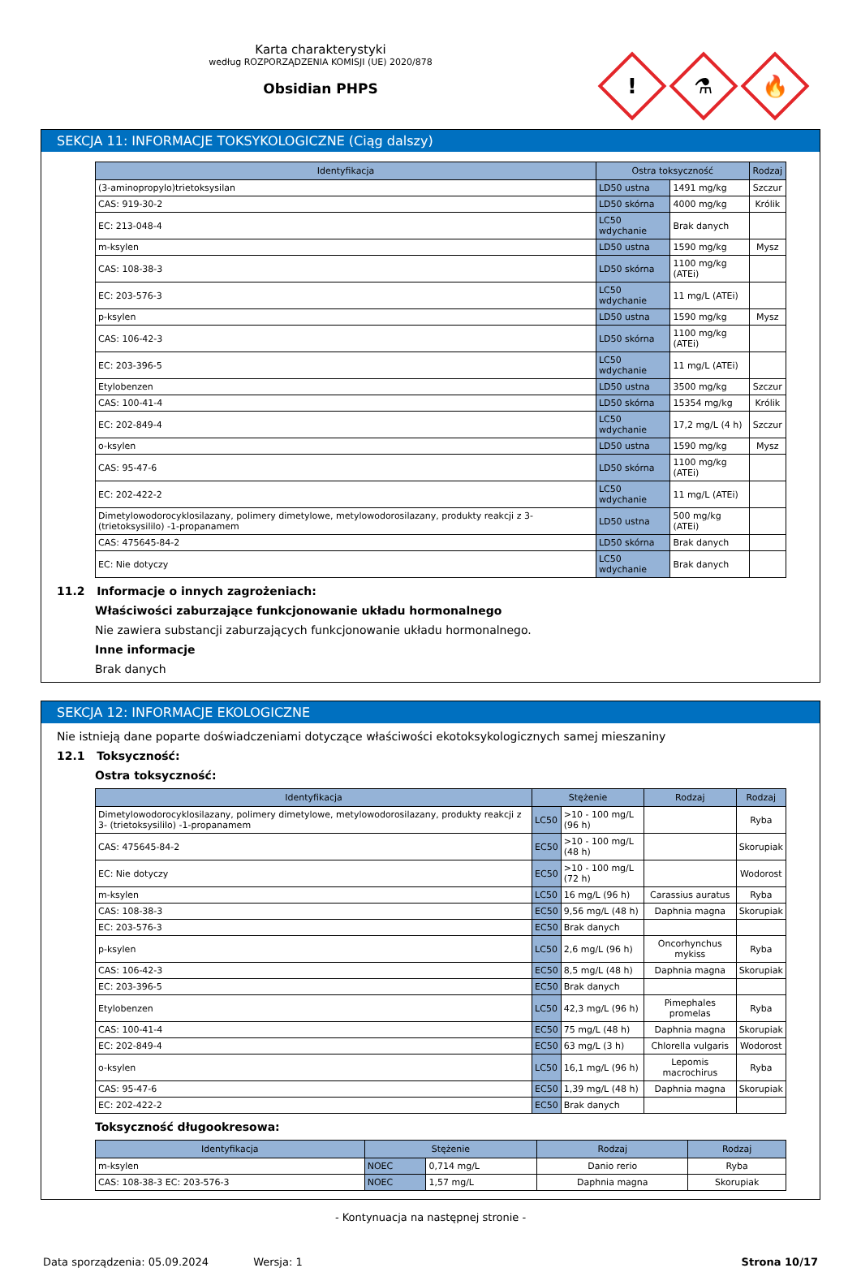Karta charakterystyki
według ROZPORZĄDZENIA KOMISJI (UE) 2020/878
Obsidian PHPS
!
⚗
🔥
SEKCJA 11: INFORMACJE TOKSYKOLOGICZNE (Ciąg dalszy)
| Identyfikacja | Ostra toksyczność | | Rodzaj |
| --- | --- | --- | --- |
| (3-aminopropylo)trietoksysilan | LD50 ustna | 1491 mg/kg | Szczur |
| CAS: 919-30-2 | LD50 skórna | 4000 mg/kg | Królik |
| EC: 213-048-4 | LC50 wdychanie | Brak danych | |
| m-ksylen | LD50 ustna | 1590 mg/kg | Mysz |
| CAS: 108-38-3 | LD50 skórna | 1100 mg/kg (ATEi) | |
| EC: 203-576-3 | LC50 wdychanie | 11 mg/L (ATEi) | |
| p-ksylen | LD50 ustna | 1590 mg/kg | Mysz |
| CAS: 106-42-3 | LD50 skórna | 1100 mg/kg (ATEi) | |
| EC: 203-396-5 | LC50 wdychanie | 11 mg/L (ATEi) | |
| Etylobenzen | LD50 ustna | 3500 mg/kg | Szczur |
| CAS: 100-41-4 | LD50 skórna | 15354 mg/kg | Królik |
| EC: 202-849-4 | LC50 wdychanie | 17,2 mg/L (4 h) | Szczur |
| o-ksylen | LD50 ustna | 1590 mg/kg | Mysz |
| CAS: 95-47-6 | LD50 skórna | 1100 mg/kg (ATEi) | |
| EC: 202-422-2 | LC50 wdychanie | 11 mg/L (ATEi) | |
| Dimetylowodorocyklosilazany, polimery dimetylowe, metylowodorosilazany, produkty reakcji z 3- (trietoksysililo) -1-propanamem | LD50 ustna | 500 mg/kg (ATEi) | |
| CAS: 475645-84-2 | LD50 skórna | Brak danych | |
| EC: Nie dotyczy | LC50 wdychanie | Brak danych | |
11.2 Informacje o innych zagrożeniach:
Właściwości zaburzające funkcjonowanie układu hormonalnego
Nie zawiera substancji zaburzających funkcjonowanie układu hormonalnego.
Inne informacje
Brak danych
SEKCJA 12: INFORMACJE EKOLOGICZNE
Nie istnieją dane poparte doświadczeniami dotyczące właściwości ekotoksykologicznych samej mieszaniny
12.1 Toksyczność:
Ostra toksyczność:
| Identyfikacja | Stężenie | | Rodzaj | Rodzaj |
| --- | --- | --- | --- | --- |
| Dimetylowodorocyklosilazany, polimery dimetylowe, metylowodorosilazany, produkty reakcji z 3- (trietoksysililo) -1-propanamem | LC50 | >10 - 100 mg/L (96 h) | | Ryba |
| CAS: 475645-84-2 | EC50 | >10 - 100 mg/L (48 h) | | Skorupiak |
| EC: Nie dotyczy | EC50 | >10 - 100 mg/L (72 h) | | Wodorost |
| m-ksylen | LC50 | 16 mg/L (96 h) | Carassius auratus | Ryba |
| CAS: 108-38-3 | EC50 | 9,56 mg/L (48 h) | Daphnia magna | Skorupiak |
| EC: 203-576-3 | EC50 | Brak danych | | |
| p-ksylen | LC50 | 2,6 mg/L (96 h) | Oncorhynchus mykiss | Ryba |
| CAS: 106-42-3 | EC50 | 8,5 mg/L (48 h) | Daphnia magna | Skorupiak |
| EC: 203-396-5 | EC50 | Brak danych | | |
| Etylobenzen | LC50 | 42,3 mg/L (96 h) | Pimephales promelas | Ryba |
| CAS: 100-41-4 | EC50 | 75 mg/L (48 h) | Daphnia magna | Skorupiak |
| EC: 202-849-4 | EC50 | 63 mg/L (3 h) | Chlorella vulgaris | Wodorost |
| o-ksylen | LC50 | 16,1 mg/L (96 h) | Lepomis macrochirus | Ryba |
| CAS: 95-47-6 | EC50 | 1,39 mg/L (48 h) | Daphnia magna | Skorupiak |
| EC: 202-422-2 | EC50 | Brak danych | | |
Toksyczność długookresowa:
| Identyfikacja | Stężenie | | Rodzaj | Rodzaj |
| --- | --- | --- | --- | --- |
| m-ksylen | NOEC | 0,714 mg/L | Danio rerio | Ryba |
| CAS: 108-38-3 EC: 203-576-3 | NOEC | 1,57 mg/L | Daphnia magna | Skorupiak |
- Kontynuacja na następnej stronie -
Data sporządzenia: 05.09.2024 Wersja: 1 Strona 10/17